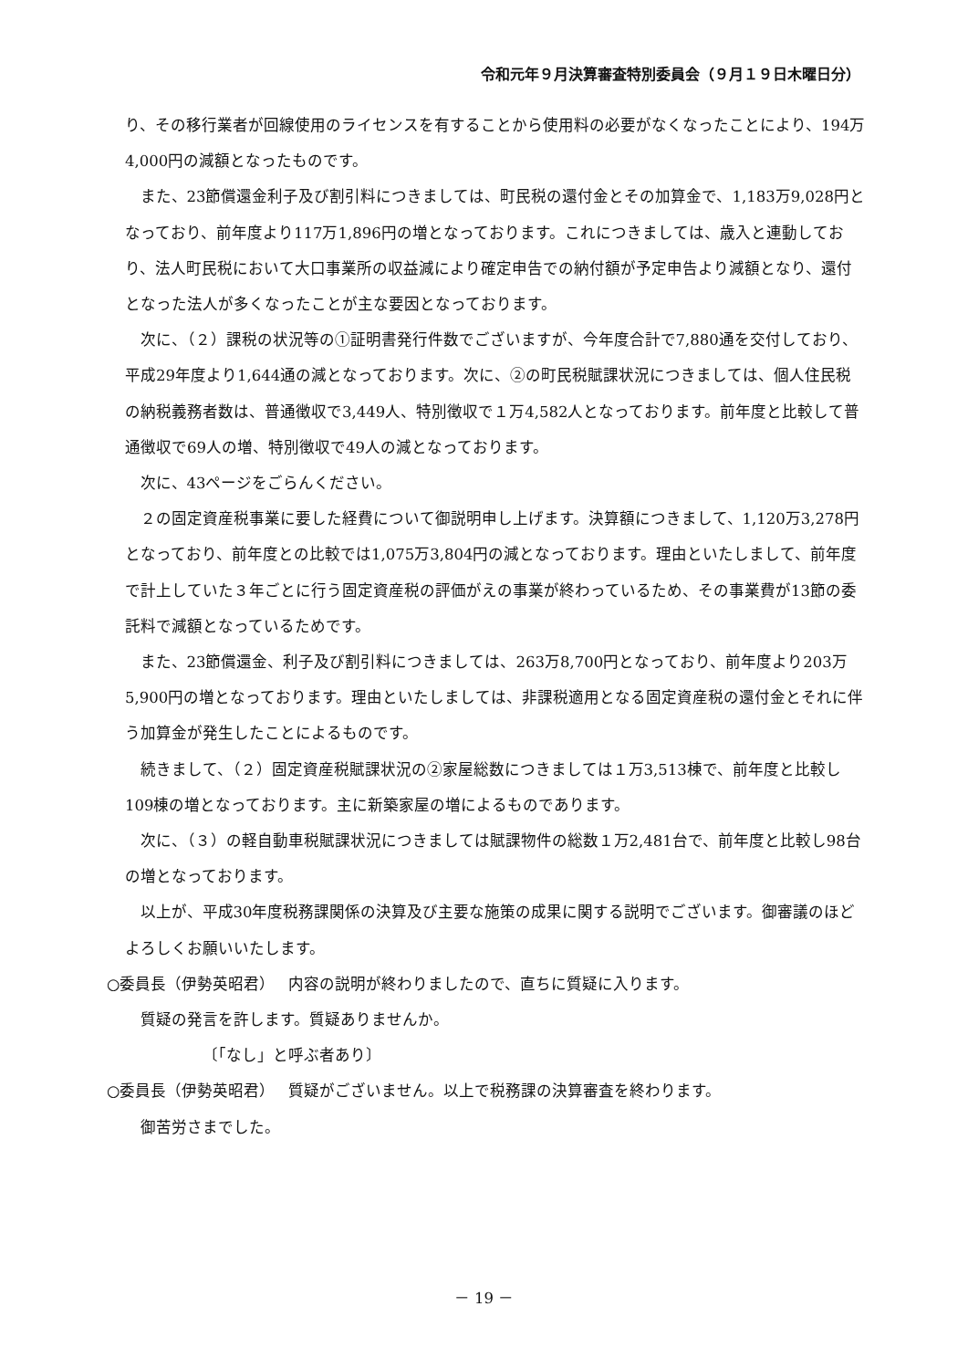令和元年９月決算審査特別委員会（９月１９日木曜日分）
り、その移行業者が回線使用のライセンスを有することから使用料の必要がなくなったことにより、194万4,000円の減額となったものです。
また、23節償還金利子及び割引料につきましては、町民税の還付金とその加算金で、1,183万9,028円となっており、前年度より117万1,896円の増となっております。これにつきましては、歳入と連動しており、法人町民税において大口事業所の収益減により確定申告での納付額が予定申告より減額となり、還付となった法人が多くなったことが主な要因となっております。
次に、（２）課税の状況等の①証明書発行件数でございますが、今年度合計で7,880通を交付しており、平成29年度より1,644通の減となっております。次に、②の町民税賦課状況につきましては、個人住民税の納税義務者数は、普通徴収で3,449人、特別徴収で１万4,582人となっております。前年度と比較して普通徴収で69人の増、特別徴収で49人の減となっております。
次に、43ページをごらんください。
２の固定資産税事業に要した経費について御説明申し上げます。決算額につきまして、1,120万3,278円となっており、前年度との比較では1,075万3,804円の減となっております。理由といたしまして、前年度で計上していた３年ごとに行う固定資産税の評価がえの事業が終わっているため、その事業費が13節の委託料で減額となっているためです。
また、23節償還金、利子及び割引料につきましては、263万8,700円となっており、前年度より203万5,900円の増となっております。理由といたしましては、非課税適用となる固定資産税の還付金とそれに伴う加算金が発生したことによるものです。
続きまして、（２）固定資産税賦課状況の②家屋総数につきましては１万3,513棟で、前年度と比較し109棟の増となっております。主に新築家屋の増によるものであります。
次に、（３）の軽自動車税賦課状況につきましては賦課物件の総数１万2,481台で、前年度と比較し98台の増となっております。
以上が、平成30年度税務課関係の決算及び主要な施策の成果に関する説明でございます。御審議のほどよろしくお願いいたします。
○委員長（伊勢英昭君）　 内容の説明が終わりましたので、直ちに質疑に入ります。
質疑の発言を許します。質疑ありませんか。
〔「なし」と呼ぶ者あり〕
○委員長（伊勢英昭君）　 質疑がございません。以上で税務課の決算審査を終わります。
御苦労さまでした。
－ 19 －